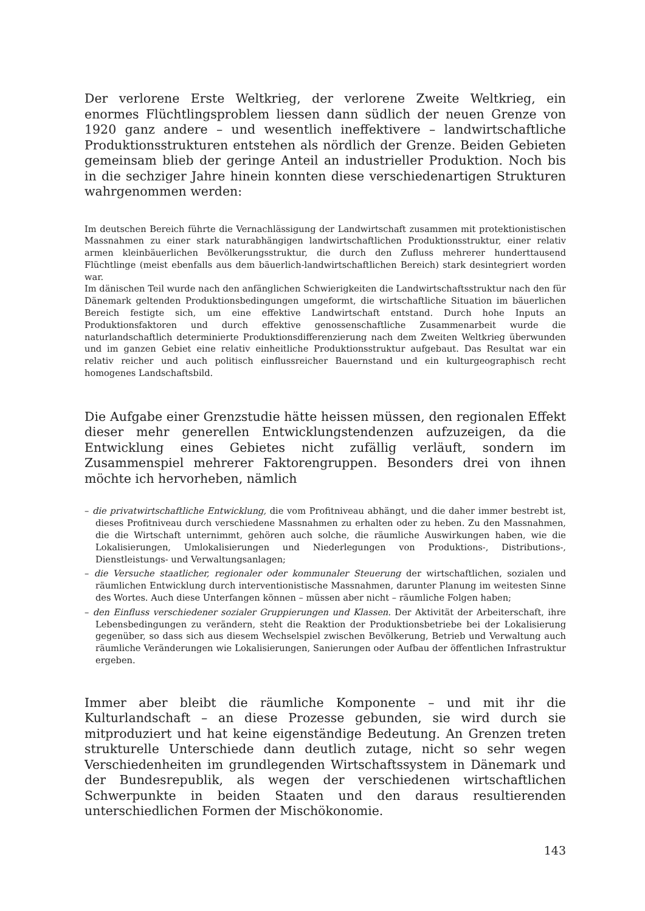Der verlorene Erste Weltkrieg, der verlorene Zweite Weltkrieg, ein enormes Flüchtlingsproblem liessen dann südlich der neuen Grenze von 1920 ganz andere – und wesentlich ineffektivere – landwirtschaftliche Produktionsstrukturen entstehen als nördlich der Grenze. Beiden Gebieten gemeinsam blieb der geringe Anteil an industrieller Produktion. Noch bis in die sechziger Jahre hinein konnten diese verschiedenartigen Strukturen wahrgenommen werden:
Im deutschen Bereich führte die Vernachlässigung der Landwirtschaft zusammen mit protektionistischen Massnahmen zu einer stark naturabhängigen landwirtschaftlichen Produktionsstruktur, einer relativ armen kleinbäuerlichen Bevölkerungsstruktur, die durch den Zufluss mehrerer hunderttausend Flüchtlinge (meist ebenfalls aus dem bäuerlich-landwirtschaftlichen Bereich) stark desintegriert worden war.
Im dänischen Teil wurde nach den anfänglichen Schwierigkeiten die Landwirtschaftsstruktur nach den für Dänemark geltenden Produktionsbedingungen umgeformt, die wirtschaftliche Situation im bäuerlichen Bereich festigte sich, um eine effektive Landwirtschaft entstand. Durch hohe Inputs an Produktionsfaktoren und durch effektive genossenschaftliche Zusammenarbeit wurde die naturlandschaftlich determinierte Produktionsdifferenzierung nach dem Zweiten Weltkrieg überwunden und im ganzen Gebiet eine relativ einheitliche Produktionsstruktur aufgebaut. Das Resultat war ein relativ reicher und auch politisch einflussreicher Bauernstand und ein kulturgeographisch recht homogenes Landschaftsbild.
Die Aufgabe einer Grenzstudie hätte heissen müssen, den regionalen Effekt dieser mehr generellen Entwicklungstendenzen aufzuzeigen, da die Entwicklung eines Gebietes nicht zufällig verläuft, sondern im Zusammenspiel mehrerer Faktorengruppen. Besonders drei von ihnen möchte ich hervorheben, nämlich
– die privatwirtschaftliche Entwicklung, die vom Profitniveau abhängt, und die daher immer bestrebt ist, dieses Profitniveau durch verschiedene Massnahmen zu erhalten oder zu heben. Zu den Massnahmen, die die Wirtschaft unternimmt, gehören auch solche, die räumliche Auswirkungen haben, wie die Lokalisierungen, Umlokalisierungen und Niederlegungen von Produktions-, Distributions-, Dienstleistungs- und Verwaltungsanlagen;
– die Versuche staatlicher, regionaler oder kommunaler Steuerung der wirtschaftlichen, sozialen und räumlichen Entwicklung durch interventionistische Massnahmen, darunter Planung im weitesten Sinne des Wortes. Auch diese Unterfangen können – müssen aber nicht – räumliche Folgen haben;
– den Einfluss verschiedener sozialer Gruppierungen und Klassen. Der Aktivität der Arbeiterschaft, ihre Lebensbedingungen zu verändern, steht die Reaktion der Produktionsbetriebe bei der Lokalisierung gegenüber, so dass sich aus diesem Wechselspiel zwischen Bevölkerung, Betrieb und Verwaltung auch räumliche Veränderungen wie Lokalisierungen, Sanierungen oder Aufbau der öffentlichen Infrastruktur ergeben.
Immer aber bleibt die räumliche Komponente – und mit ihr die Kulturlandschaft – an diese Prozesse gebunden, sie wird durch sie mitproduziert und hat keine eigenständige Bedeutung. An Grenzen treten strukturelle Unterschiede dann deutlich zutage, nicht so sehr wegen Verschiedenheiten im grundlegenden Wirtschaftssystem in Dänemark und der Bundesrepublik, als wegen der verschiedenen wirtschaftlichen Schwerpunkte in beiden Staaten und den daraus resultierenden unterschiedlichen Formen der Mischökonomie.
143